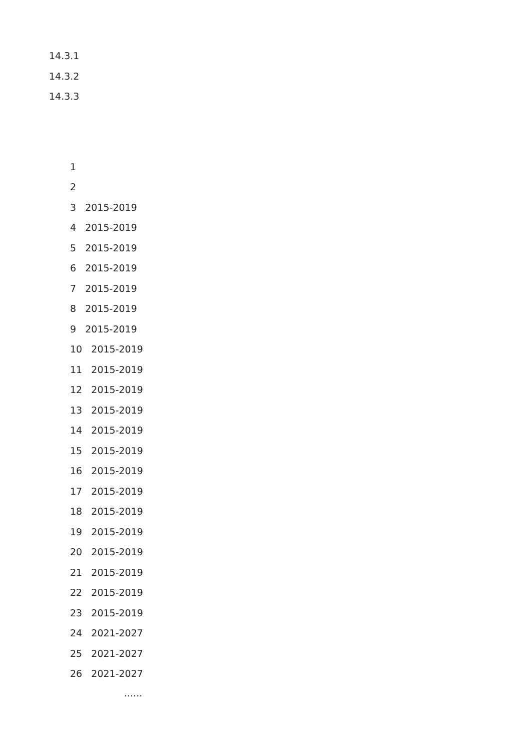14.3.1
14.3.2
14.3.3
1
2
3 2015-2019
4 2015-2019
5 2015-2019
6 2015-2019
7 2015-2019
8 2015-2019
9 2015-2019
10 2015-2019
11 2015-2019
12 2015-2019
13 2015-2019
14 2015-2019
15 2015-2019
16 2015-2019
17 2015-2019
18 2015-2019
19 2015-2019
20 2015-2019
21 2015-2019
22 2015-2019
23 2015-2019
24 2021-2027
25 2021-2027
26 2021-2027
......